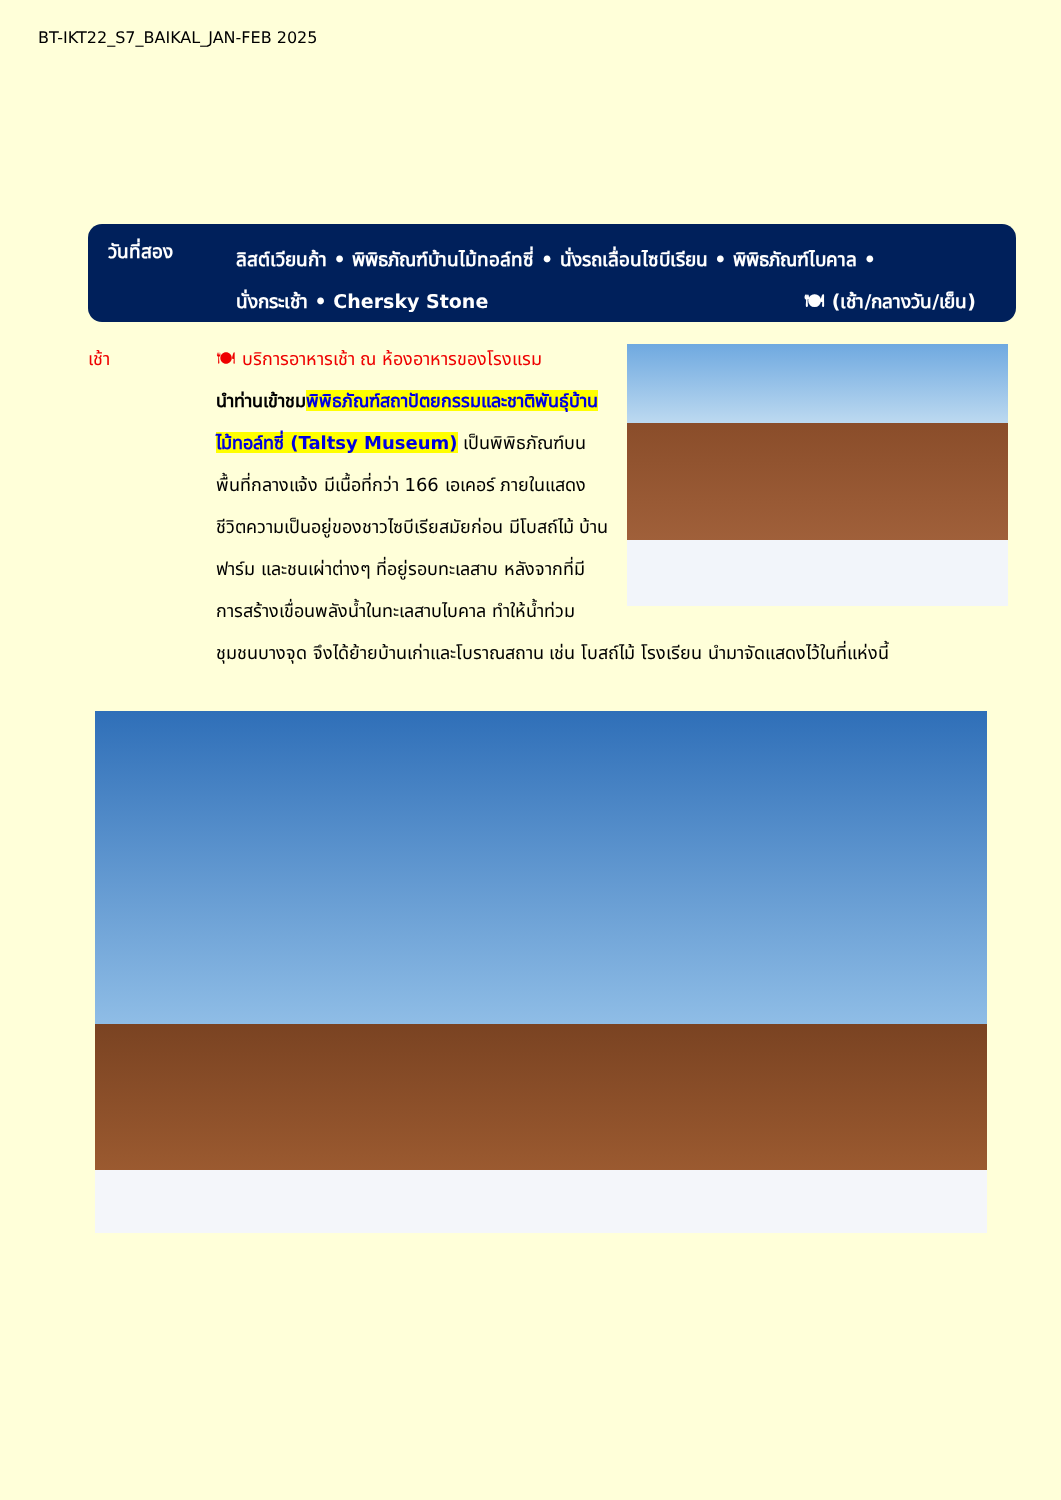BT-IKT22_S7_BAIKAL_JAN-FEB 2025
วันที่สอง
ลิสต์เวียนก้า • พิพิธภัณฑ์บ้านไม้ทอล์ทซี่ • นั่งรถเลื่อนไซบีเรียน • พิพิธภัณฑ์ไบคาล •
นั่งกระเช้า • Chersky Stone 🍽 (เช้า/กลางวัน/เย็น)
เช้า
🍽 บริการอาหารเช้า ณ ห้องอาหารของโรงแรม
นำท่านเข้าชม พิพิธภัณฑ์สถาปัตยกรรมและชาติพันธุ์บ้านไม้ทอล์ทซี่ (Taltsy Museum) เป็นพิพิธภัณฑ์บนพื้นที่กลางแจ้ง มีเนื้อที่กว่า 166 เอเคอร์ ภายในแสดงชีวิตความเป็นอยู่ของชาวไซบีเรียสมัยก่อน มีโบสถ์ไม้ บ้าน ฟาร์ม และชนเผ่าต่างๆ ที่อยู่รอบทะเลสาบ หลังจากที่มีการสร้างเขื่อนพลังน้ำในทะเลสาบไบคาล ทำให้น้ำท่วมชุมชนบางจุด จึงได้ย้ายบ้านเก่าและโบราณสถาน เช่น โบสถ์ไม้ โรงเรียน นำมาจัดแสดงไว้ในที่แห่งนี้